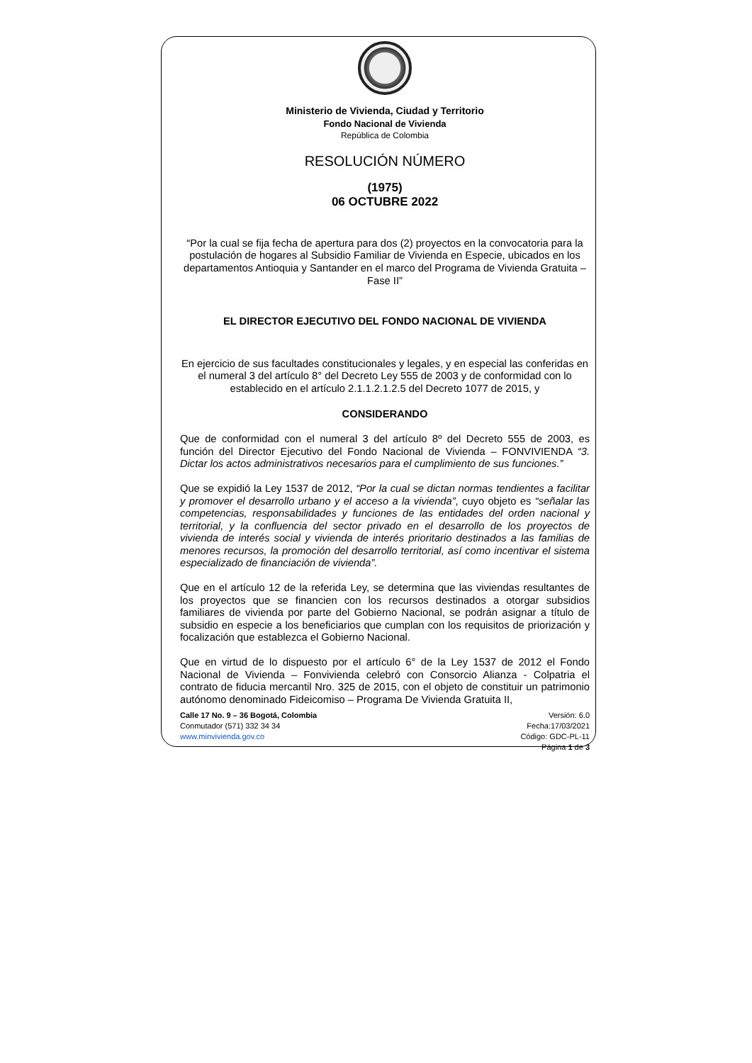Ministerio de Vivienda, Ciudad y Territorio
Fondo Nacional de Vivienda
República de Colombia
RESOLUCIÓN NÚMERO
(1975)
06 OCTUBRE 2022
“Por la cual se fija fecha de apertura para dos (2) proyectos en la convocatoria para la postulación de hogares al Subsidio Familiar de Vivienda en Especie, ubicados en los departamentos Antioquia y Santander en el marco del Programa de Vivienda Gratuita – Fase II”
EL DIRECTOR EJECUTIVO DEL FONDO NACIONAL DE VIVIENDA
En ejercicio de sus facultades constitucionales y legales, y en especial las conferidas en el numeral 3 del artículo 8° del Decreto Ley 555 de 2003 y de conformidad con lo establecido en el artículo 2.1.1.2.1.2.5 del Decreto 1077 de 2015, y
CONSIDERANDO
Que de conformidad con el numeral 3 del artículo 8º del Decreto 555 de 2003, es función del Director Ejecutivo del Fondo Nacional de Vivienda – FONVIVIENDA “3. Dictar los actos administrativos necesarios para el cumplimiento de sus funciones.”
Que se expidió la Ley 1537 de 2012, “Por la cual se dictan normas tendientes a facilitar y promover el desarrollo urbano y el acceso a la vivienda”, cuyo objeto es “señalar las competencias, responsabilidades y funciones de las entidades del orden nacional y territorial, y la confluencia del sector privado en el desarrollo de los proyectos de vivienda de interés social y vivienda de interés prioritario destinados a las familias de menores recursos, la promoción del desarrollo territorial, así como incentivar el sistema especializado de financiación de vivienda”.
Que en el artículo 12 de la referida Ley, se determina que las viviendas resultantes de los proyectos que se financien con los recursos destinados a otorgar subsidios familiares de vivienda por parte del Gobierno Nacional, se podrán asignar a título de subsidio en especie a los beneficiarios que cumplan con los requisitos de priorización y focalización que establezca el Gobierno Nacional.
Que en virtud de lo dispuesto por el artículo 6° de la Ley 1537 de 2012 el Fondo Nacional de Vivienda – Fonvivienda celebró con Consorcio Alianza - Colpatria el contrato de fiducia mercantil Nro. 325 de 2015, con el objeto de constituir un patrimonio autónomo denominado Fideicomiso – Programa De Vivienda Gratuita II,
Calle 17 No. 9 – 36 Bogotá, Colombia
Conmutador (571) 332 34 34
www.minvivienda.gov.co
Versión: 6.0
Fecha:17/03/2021
Código: GDC-PL-11
Página 1 de 3